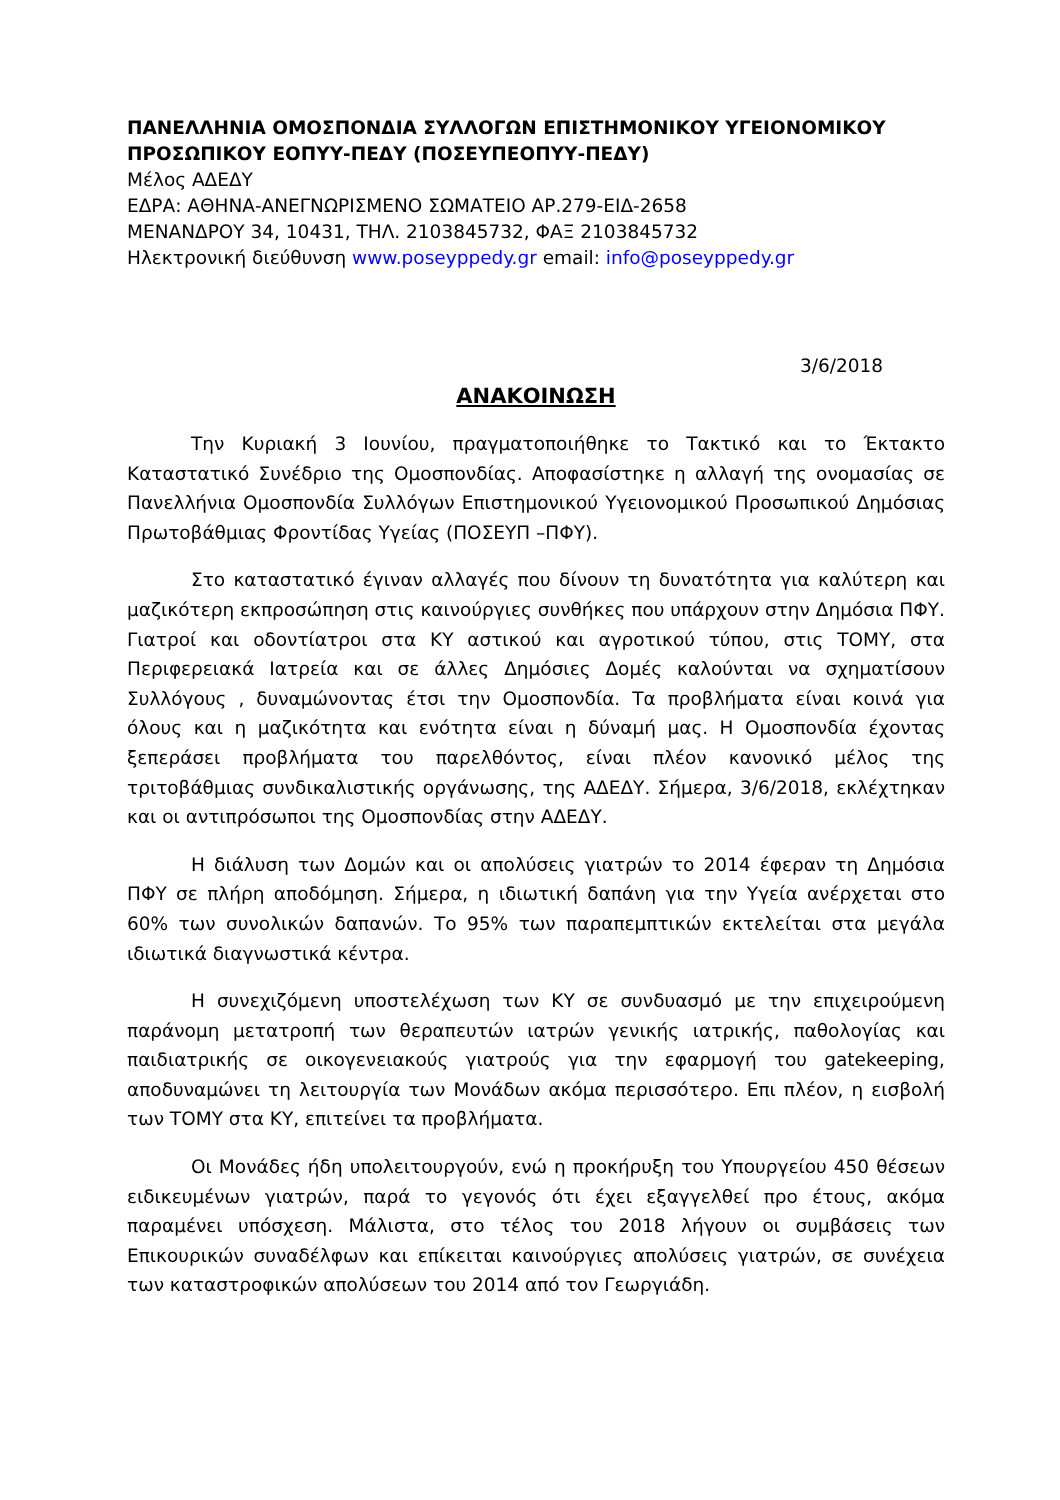ΠΑΝΕΛΛΗΝΙΑ ΟΜΟΣΠΟΝΔΙΑ ΣΥΛΛΟΓΩΝ ΕΠΙΣΤΗΜΟΝΙΚΟΥ ΥΓΕΙΟΝΟΜΙΚΟΥ ΠΡΟΣΩΠΙΚΟΥ ΕΟΠΥΥ-ΠΕΔΥ (ΠΟΣΕΥΠΕΟΠΥΥ-ΠΕΔΥ)
Μέλος ΑΔΕΔΥ
ΕΔΡΑ: ΑΘΗΝΑ-ΑΝΕΓΝΩΡΙΣΜΕΝΟ ΣΩΜΑΤΕΙΟ ΑΡ.279-ΕΙΔ-2658
ΜΕΝΑΝΔΡΟΥ 34, 10431, ΤΗΛ. 2103845732, ΦΑΞ 2103845732
Ηλεκτρονική διεύθυνση www.poseyppedy.gr email: info@poseyppedy.gr
3/6/2018
ΑΝΑΚΟΙΝΩΣΗ
Την Κυριακή 3 Ιουνίου, πραγματοποιήθηκε το Τακτικό και το Έκτακτο Καταστατικό Συνέδριο της Ομοσπονδίας. Αποφασίστηκε η αλλαγή της ονομασίας σε Πανελλήνια Ομοσπονδία Συλλόγων Επιστημονικού Υγειονομικού Προσωπικού Δημόσιας Πρωτοβάθμιας Φροντίδας Υγείας (ΠΟΣΕΥΠ –ΠΦΥ).
Στο καταστατικό έγιναν αλλαγές που δίνουν τη δυνατότητα για καλύτερη και μαζικότερη εκπροσώπηση στις καινούργιες συνθήκες που υπάρχουν στην Δημόσια ΠΦΥ. Γιατροί και οδοντίατροι στα ΚΥ αστικού και αγροτικού τύπου, στις ΤΟΜΥ, στα Περιφερειακά Ιατρεία και σε άλλες Δημόσιες Δομές καλούνται να σχηματίσουν Συλλόγους , δυναμώνοντας έτσι την Ομοσπονδία. Τα προβλήματα είναι κοινά για όλους και η μαζικότητα και ενότητα είναι η δύναμή μας. Η Ομοσπονδία έχοντας ξεπεράσει προβλήματα του παρελθόντος, είναι πλέον κανονικό μέλος της τριτοβάθμιας συνδικαλιστικής οργάνωσης, της ΑΔΕΔΥ. Σήμερα, 3/6/2018, εκλέχτηκαν και οι αντιπρόσωποι της Ομοσπονδίας στην ΑΔΕΔΥ.
Η διάλυση των Δομών και οι απολύσεις γιατρών το 2014 έφεραν τη Δημόσια ΠΦΥ σε πλήρη αποδόμηση. Σήμερα, η ιδιωτική δαπάνη για την Υγεία ανέρχεται στο 60% των συνολικών δαπανών. Το 95% των παραπεμπτικών εκτελείται στα μεγάλα ιδιωτικά διαγνωστικά κέντρα.
Η συνεχιζόμενη υποστελέχωση των ΚΥ σε συνδυασμό με την επιχειρούμενη παράνομη μετατροπή των θεραπευτών ιατρών γενικής ιατρικής, παθολογίας και παιδιατρικής σε οικογενειακούς γιατρούς για την εφαρμογή του gatekeeping, αποδυναμώνει τη λειτουργία των Μονάδων ακόμα περισσότερο. Επι πλέον, η εισβολή των ΤΟΜΥ στα ΚΥ, επιτείνει τα προβλήματα.
Οι Μονάδες ήδη υπολειτουργούν, ενώ η προκήρυξη του Υπουργείου 450 θέσεων ειδικευμένων γιατρών, παρά το γεγονός ότι έχει εξαγγελθεί προ έτους, ακόμα παραμένει υπόσχεση. Μάλιστα, στο τέλος του 2018 λήγουν οι συμβάσεις των Επικουρικών συναδέλφων και επίκειται καινούργιες απολύσεις γιατρών, σε συνέχεια των καταστροφικών απολύσεων του 2014 από τον Γεωργιάδη.